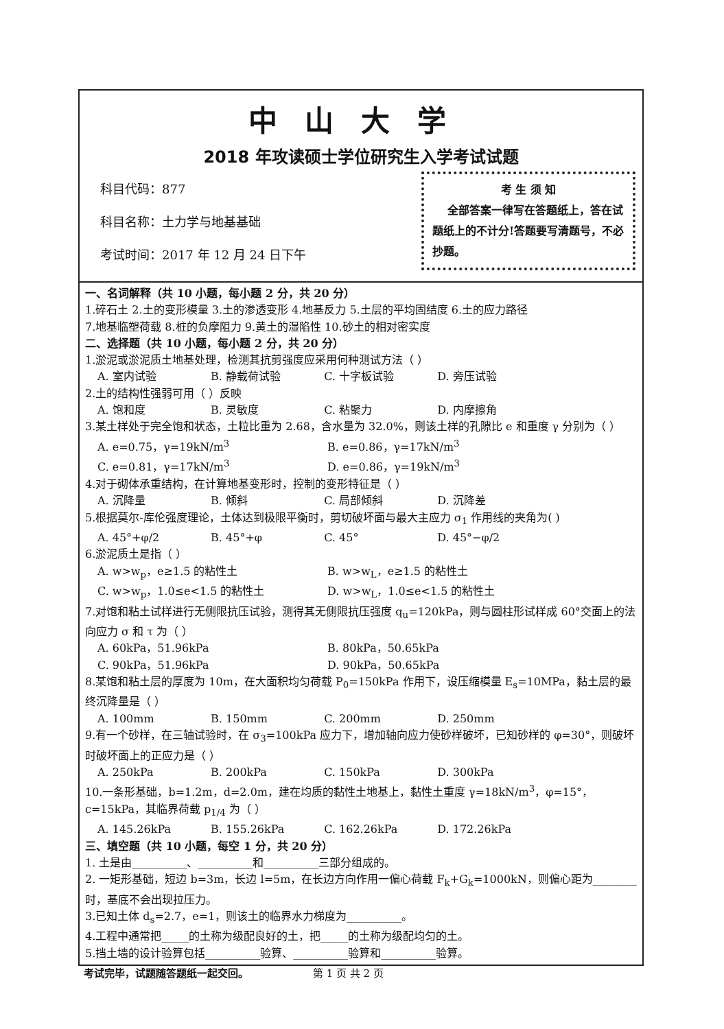中山大学
2018 年攻读硕士学位研究生入学考试试题
科目代码：877
科目名称：土力学与地基基础
考试时间：2017 年 12 月 24 日下午
考 生 须 知
全部答案一律写在答题纸上，答在试题纸上的不计分!答题要写清题号，不必抄题。
一、名词解释（共 10 小题，每小题 2 分，共 20 分）
1.碎石土 2.土的变形模量 3.土的渗透变形 4.地基反力 5.土层的平均固结度 6.土的应力路径
7.地基临塑荷载 8.桩的负摩阻力 9.黄土的湿陷性 10.砂土的相对密实度
二、选择题（共 10 小题，每小题 2 分，共 20 分）
1.淤泥或淤泥质土地基处理，检测其抗剪强度应采用何种测试方法（ ）
A. 室内试验 B. 静载荷试验 C. 十字板试验 D. 旁压试验
2.土的结构性强弱可用（ ）反映
A. 饱和度 B. 灵敏度 C. 粘聚力 D. 内摩擦角
3.某土样处于完全饱和状态，土粒比重为 2.68，含水量为 32.0%，则该土样的孔隙比 e 和重度 γ 分别为（ ）
A. e=0.75，γ=19kN/m<sup>3</sup> B. e=0.86，γ=17kN/m<sup>3</sup>
C. e=0.81，γ=17kN/m<sup>3</sup> D. e=0.86，γ=19kN/m<sup>3</sup>
4.对于砌体承重结构，在计算地基变形时，控制的变形特征是（ ）
A. 沉降量 B. 倾斜 C. 局部倾斜 D. 沉降差
5.根据莫尔-库伦强度理论，土体达到极限平衡时，剪切破坏面与最大主应力 σ<sub>1</sub> 作用线的夹角为( )
A. 45°+φ/2 B. 45°+φ C. 45° D. 45°−φ/2
6.淤泥质土是指（ ）
A. w>w<sub>p</sub>，e≥1.5 的粘性土 B. w>w<sub>L</sub>，e≥1.5 的粘性土
C. w>w<sub>p</sub>，1.0≤e<1.5 的粘性土 D. w>w<sub>L</sub>，1.0≤e<1.5 的粘性土
7.对饱和粘土试样进行无侧限抗压试验，测得其无侧限抗压强度 q<sub>u</sub>=120kPa，则与圆柱形试样成 60°交面上的法向应力 σ 和 τ 为（ ）
A. 60kPa，51.96kPa B. 80kPa，50.65kPa
C. 90kPa，51.96kPa D. 90kPa，50.65kPa
8.某饱和粘土层的厚度为 10m，在大面积均匀荷载 P<sub>0</sub>=150kPa 作用下，设压缩模量 E<sub>s</sub>=10MPa，黏土层的最终沉降量是（ ）
A. 100mm B. 150mm C. 200mm D. 250mm
9.有一个砂样，在三轴试验时，在 σ<sub>3</sub>=100kPa 应力下，增加轴向应力使砂样破坏，已知砂样的 φ=30°，则破坏时破坏面上的正应力是（ ）
A. 250kPa B. 200kPa C. 150kPa D. 300kPa
10.一条形基础，b=1.2m，d=2.0m，建在均质的黏性土地基上，黏性土重度 γ=18kN/m<sup>3</sup>，φ=15°，c=15kPa，其临界荷载 p<sub>1/4</sub> 为（ ）
A. 145.26kPa B. 155.26kPa C. 162.26kPa D. 172.26kPa
三、填空题（共 10 小题，每空 1 分，共 20 分）
1. 土是由__________、__________和__________三部分组成的。
2. 一矩形基础，短边 b=3m，长边 l=5m，在长边方向作用一偏心荷载 F<sub>k</sub>+G<sub>k</sub>=1000kN，则偏心距为________时，基底不会出现拉压力。
3.已知土体 d<sub>s</sub>=2.7，e=1，则该土的临界水力梯度为__________。
4.工程中通常把_____的土称为级配良好的土，把_____的土称为级配均匀的土。
5.挡土墙的设计验算包括__________验算、__________验算和__________验算。
考试完毕，试题随答题纸一起交回。 第 1 页 共 2 页